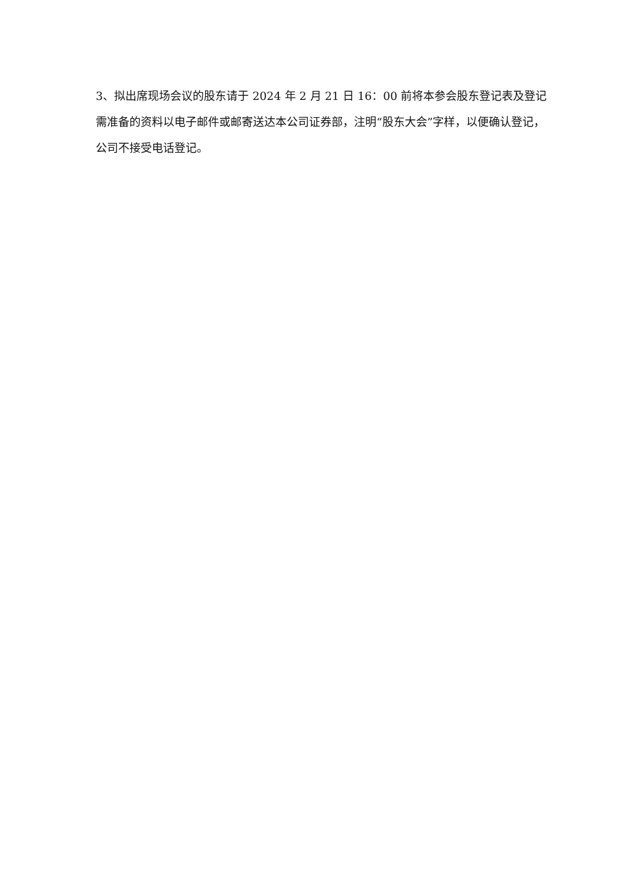3、拟出席现场会议的股东请于 2024 年 2 月 21 日 16：00 前将本参会股东登记表及登记需准备的资料以电子邮件或邮寄送达本公司证券部，注明“股东大会”字样，以便确认登记，公司不接受电话登记。